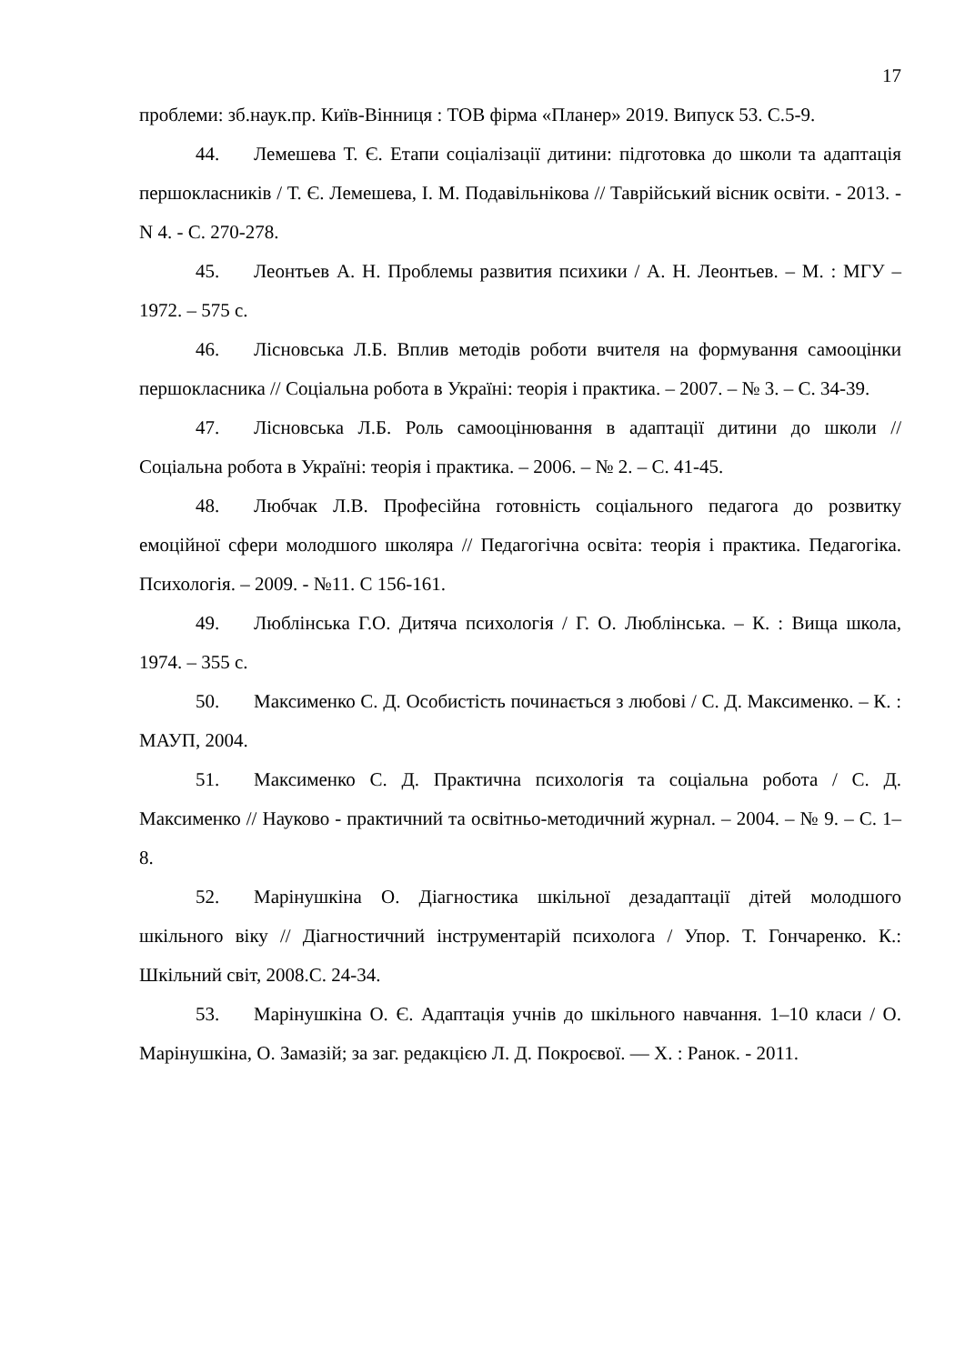17
проблеми: зб.наук.пр. Київ-Вінниця : ТОВ фірма «Планер» 2019. Випуск 53. С.5-9.
44. Лемешева Т. Є. Етапи соціалізації дитини: підготовка до школи та адаптація першокласників / Т. Є. Лемешева, І. М. Подавільнікова // Таврійський вісник освіти. - 2013. - N 4. - С. 270-278.
45. Леонтьев А. Н. Проблемы развития психики / А. Н. Леонтьев. – М. : МГУ –1972. – 575 с.
46. Лісновська Л.Б. Вплив методів роботи вчителя на формування самооцінки першокласника // Соціальна робота в Україні: теорія і практика. – 2007. – № 3. – С. 34-39.
47. Лісновська Л.Б. Роль самооцінювання в адаптації дитини до школи // Соціальна робота в Україні: теорія і практика. – 2006. – № 2. – С. 41-45.
48. Любчак Л.В. Професійна готовність соціального педагога до розвитку емоційної сфери молодшого школяра // Педагогічна освіта: теорія і практика. Педагогіка. Психологія. – 2009. - №11. С 156-161.
49. Люблінська Г.О. Дитяча психологія / Г. О. Люблінська. – К. : Вища школа, 1974. – 355 с.
50. Максименко С. Д. Особистість починається з любові / С. Д. Максименко. – К. : МАУП, 2004.
51. Максименко С. Д. Практична психологія та соціальна робота / С. Д. Максименко // Науково - практичний та освітньо-методичний журнал. – 2004. – № 9. – С. 1–8.
52. Марінушкіна О. Діагностика шкільної дезадаптації дітей молодшого шкільного віку // Діагностичний інструментарій психолога / Упор. Т. Гончаренко. К.: Шкільний світ, 2008.С. 24-34.
53. Марінушкіна О. Є. Адаптація учнів до шкільного навчання. 1–10 класи / О. Марінушкіна, О. Замазій; за заг. редакцією Л. Д. Покроєвої. — Х. : Ранок. - 2011.